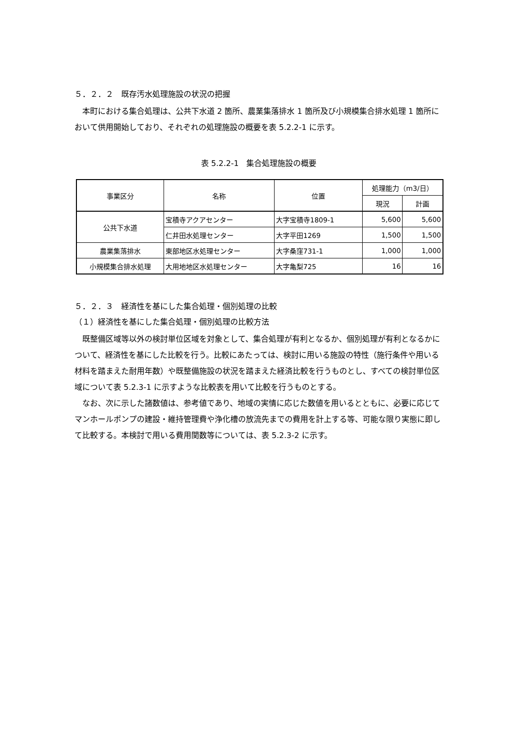５．２．２　既存汚水処理施設の状況の把握
本町における集合処理は、公共下水道 2 箇所、農業集落排水 1 箇所及び小規模集合排水処理 1 箇所において供用開始しており、それぞれの処理施設の概要を表 5.2.2-1 に示す。
表 5.2.2-1　集合処理施設の概要
| 事業区分 | 名称 | 位置 | 処理能力（m3/日） | |
| --- | --- | --- | --- | --- |
| | | | 現況 | 計画 |
| 公共下水道 | 宝積寺アクアセンター | 大字宝積寺1809-1 | 5,600 | 5,600 |
| | 仁井田水処理センター | 大字平田1269 | 1,500 | 1,500 |
| 農業集落排水 | 東部地区水処理センター | 大字桑窪731-1 | 1,000 | 1,000 |
| 小規模集合排水処理 | 大用地地区水処理センター | 大字亀梨725 | 16 | 16 |
５．２．３　経済性を基にした集合処理・個別処理の比較
（１）経済性を基にした集合処理・個別処理の比較方法
既整備区域等以外の検討単位区域を対象として、集合処理が有利となるか、個別処理が有利となるかについて、経済性を基にした比較を行う。比較にあたっては、検討に用いる施設の特性（施行条件や用いる材料を踏まえた耐用年数）や既整備施設の状況を踏まえた経済比較を行うものとし、すべての検討単位区域について表 5.2.3-1 に示すような比較表を用いて比較を行うものとする。
なお、次に示した諸数値は、参考値であり、地域の実情に応じた数値を用いるとともに、必要に応じてマンホールポンプの建設・維持管理費や浄化槽の放流先までの費用を計上する等、可能な限り実態に即して比較する。本検討で用いる費用関数等については、表 5.2.3-2 に示す。